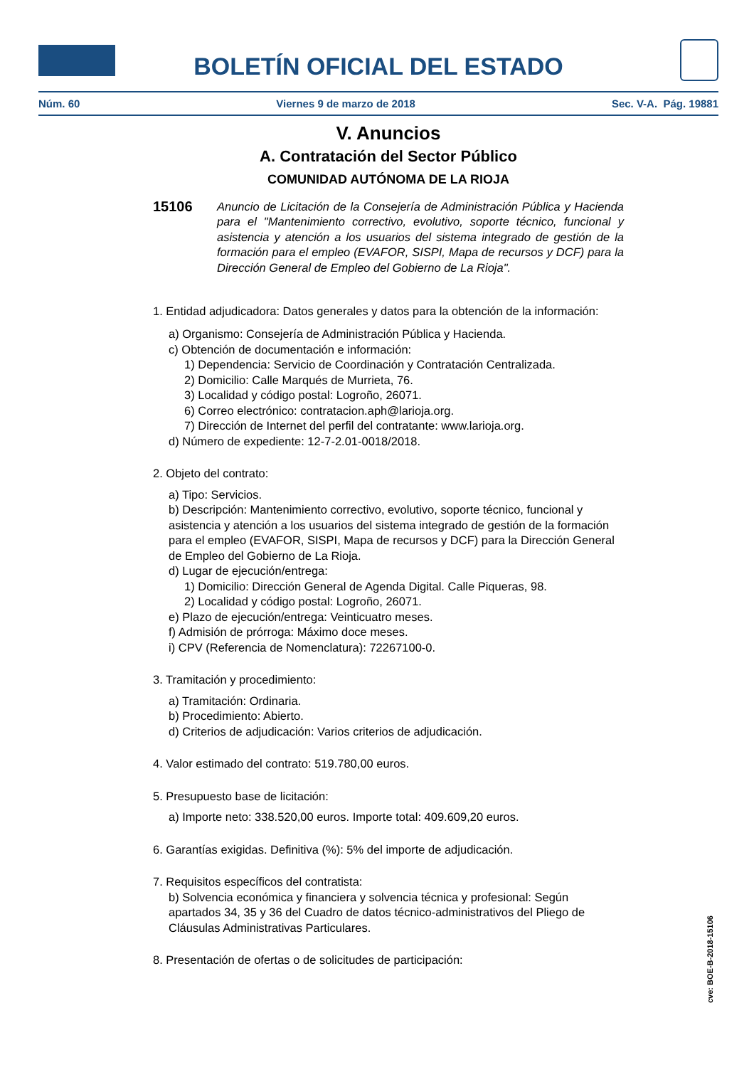BOLETÍN OFICIAL DEL ESTADO
Núm. 60 Viernes 9 de marzo de 2018 Sec. V-A. Pág. 19881
V. Anuncios
A. Contratación del Sector Público
COMUNIDAD AUTÓNOMA DE LA RIOJA
15106
Anuncio de Licitación de la Consejería de Administración Pública y Hacienda para el "Mantenimiento correctivo, evolutivo, soporte técnico, funcional y asistencia y atención a los usuarios del sistema integrado de gestión de la formación para el empleo (EVAFOR, SISPI, Mapa de recursos y DCF) para la Dirección General de Empleo del Gobierno de La Rioja".
1. Entidad adjudicadora: Datos generales y datos para la obtención de la información:
a) Organismo: Consejería de Administración Pública y Hacienda.
c) Obtención de documentación e información:
1) Dependencia: Servicio de Coordinación y Contratación Centralizada.
2) Domicilio: Calle Marqués de Murrieta, 76.
3) Localidad y código postal: Logroño, 26071.
6) Correo electrónico: contratacion.aph@larioja.org.
7) Dirección de Internet del perfil del contratante: www.larioja.org.
d) Número de expediente: 12-7-2.01-0018/2018.
2. Objeto del contrato:
a) Tipo: Servicios.
b) Descripción: Mantenimiento correctivo, evolutivo, soporte técnico, funcional y asistencia y atención a los usuarios del sistema integrado de gestión de la formación para el empleo (EVAFOR, SISPI, Mapa de recursos y DCF) para la Dirección General de Empleo del Gobierno de La Rioja.
d) Lugar de ejecución/entrega:
1) Domicilio: Dirección General de Agenda Digital. Calle Piqueras, 98.
2) Localidad y código postal: Logroño, 26071.
e) Plazo de ejecución/entrega: Veinticuatro meses.
f) Admisión de prórroga: Máximo doce meses.
i) CPV (Referencia de Nomenclatura): 72267100-0.
3. Tramitación y procedimiento:
a) Tramitación: Ordinaria.
b) Procedimiento: Abierto.
d) Criterios de adjudicación: Varios criterios de adjudicación.
4. Valor estimado del contrato: 519.780,00 euros.
5. Presupuesto base de licitación:
a) Importe neto: 338.520,00 euros. Importe total: 409.609,20 euros.
6. Garantías exigidas. Definitiva (%): 5% del importe de adjudicación.
7. Requisitos específicos del contratista:
b) Solvencia económica y financiera y solvencia técnica y profesional: Según apartados 34, 35 y 36 del Cuadro de datos técnico-administrativos del Pliego de Cláusulas Administrativas Particulares.
8. Presentación de ofertas o de solicitudes de participación:
cve: BOE-B-2018-15106